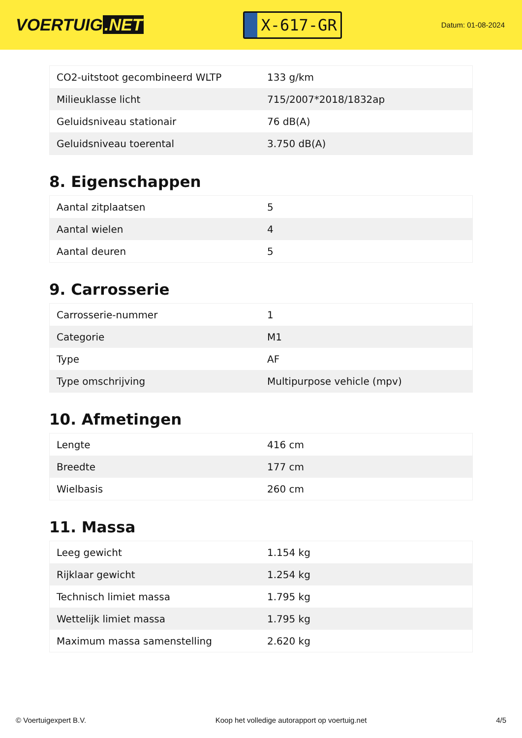VOERTUIG.NET
X-617-GR
Datum: 01-08-2024
| CO2-uitstoot gecombineerd WLTP | 133 g/km |
| Milieuklasse licht | 715/2007*2018/1832ap |
| Geluidsniveau stationair | 76 dB(A) |
| Geluidsniveau toerental | 3.750 dB(A) |
8. Eigenschappen
| Aantal zitplaatsen | 5 |
| Aantal wielen | 4 |
| Aantal deuren | 5 |
9. Carrosserie
| Carrosserie-nummer | 1 |
| Categorie | M1 |
| Type | AF |
| Type omschrijving | Multipurpose vehicle (mpv) |
10. Afmetingen
| Lengte | 416 cm |
| Breedte | 177 cm |
| Wielbasis | 260 cm |
11. Massa
| Leeg gewicht | 1.154 kg |
| Rijklaar gewicht | 1.254 kg |
| Technisch limiet massa | 1.795 kg |
| Wettelijk limiet massa | 1.795 kg |
| Maximum massa samenstelling | 2.620 kg |
© Voertuigexpert B.V. Koop het volledige autorapport op voertuig.net 4/5